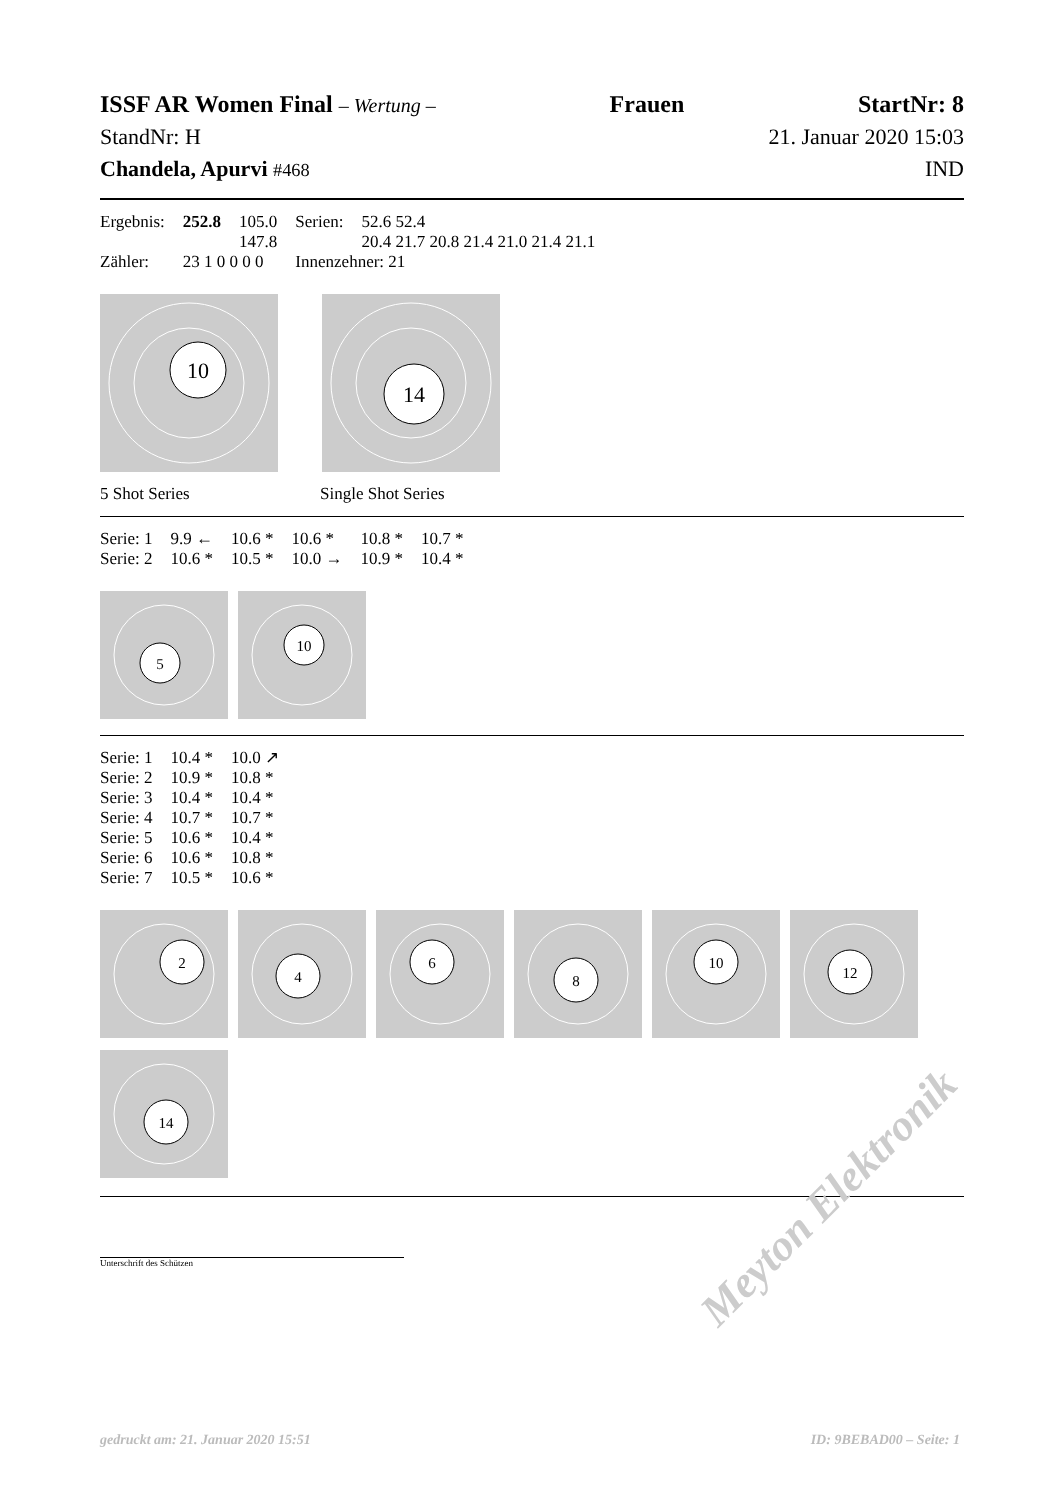ISSF AR Women Final – Wertung – Frauen StartNr: 8
StandNr: H 21. Januar 2020 15:03
Chandela, Apurvi #468 IND
| Ergebnis: | 252.8 | 105.0 | Serien: | 52.6 52.4 |
| | | 147.8 | | 20.4 21.7 20.8 21.4 21.0 21.4 21.1 |
| Zähler: | 23 1 0 0 0 0 | | Innenzehner: 21 | |
10
14
5 Shot Series Single Shot Series
| Serie: 1 | 9.9 ← | 10.6 * | 10.6 * | 10.8 * | 10.7 * |
| Serie: 2 | 10.6 * | 10.5 * | 10.0 → | 10.9 * | 10.4 * |
5
10
| Serie: 1 | 10.4 * | 10.0 ↗ |
| Serie: 2 | 10.9 * | 10.8 * |
| Serie: 3 | 10.4 * | 10.4 * |
| Serie: 4 | 10.7 * | 10.7 * |
| Serie: 5 | 10.6 * | 10.4 * |
| Serie: 6 | 10.6 * | 10.8 * |
| Serie: 7 | 10.5 * | 10.6 * |
2
4
6
8
10
12
14
Unterschrift des Schützen
Meyton Elektronik
gedruckt am: 21. Januar 2020 15:51 ID: 9BEBAD00 – Seite: 1